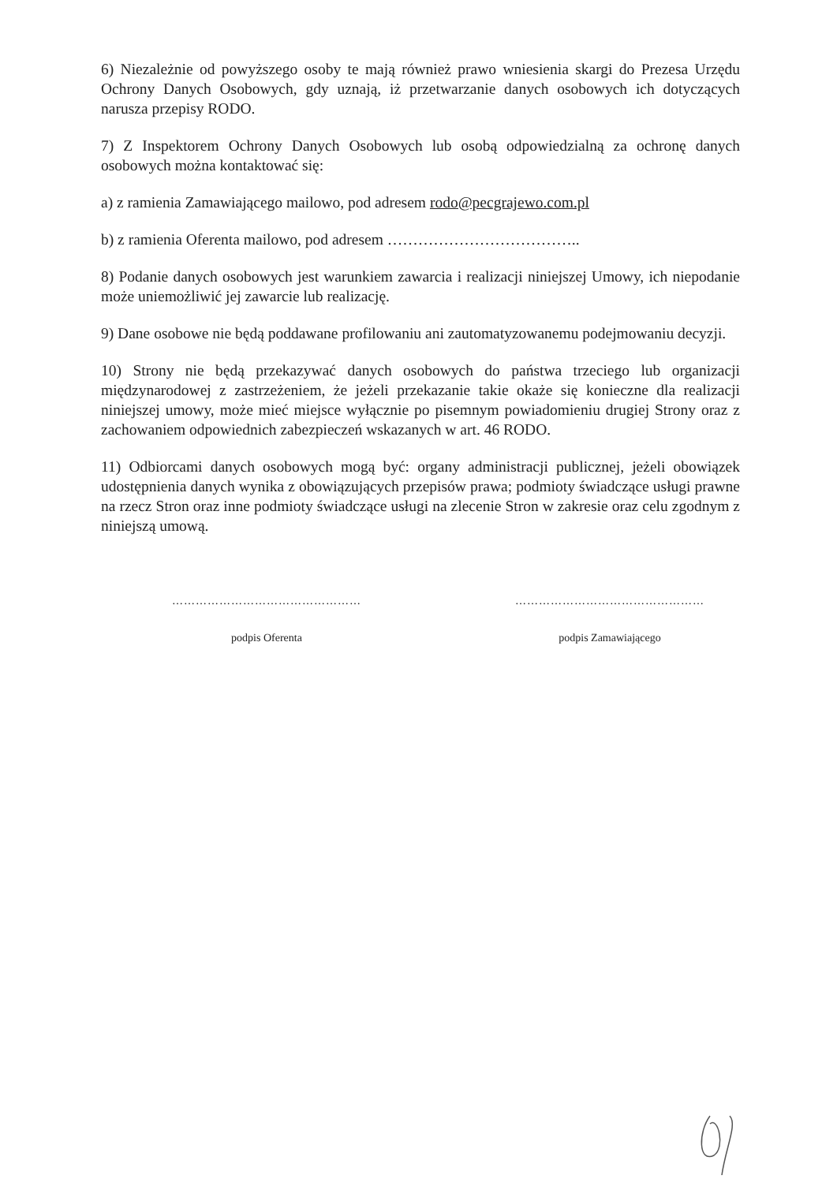6) Niezależnie od powyższego osoby te mają również prawo wniesienia skargi do Prezesa Urzędu Ochrony Danych Osobowych, gdy uznają, iż przetwarzanie danych osobowych ich dotyczących narusza przepisy RODO.
7) Z Inspektorem Ochrony Danych Osobowych lub osobą odpowiedzialną za ochronę danych osobowych można kontaktować się:
a) z ramienia Zamawiającego mailowo, pod adresem rodo@pecgrajewo.com.pl
b) z ramienia Oferenta mailowo, pod adresem ………………………………..
8) Podanie danych osobowych jest warunkiem zawarcia i realizacji niniejszej Umowy, ich niepodanie może uniemożliwić jej zawarcie lub realizację.
9) Dane osobowe nie będą poddawane profilowaniu ani zautomatyzowanemu podejmowaniu decyzji.
10) Strony nie będą przekazywać danych osobowych do państwa trzeciego lub organizacji międzynarodowej z zastrzeżeniem, że jeżeli przekazanie takie okaże się konieczne dla realizacji niniejszej umowy, może mieć miejsce wyłącznie po pisemnym powiadomieniu drugiej Strony oraz z zachowaniem odpowiednich zabezpieczeń wskazanych w art. 46 RODO.
11) Odbiorcami danych osobowych mogą być: organy administracji publicznej, jeżeli obowiązek udostępnienia danych wynika z obowiązujących przepisów prawa; podmioty świadczące usługi prawne na rzecz Stron oraz inne podmioty świadczące usługi na zlecenie Stron w zakresie oraz celu zgodnym z niniejszą umową.
…………………………………………
podpis Oferenta
…………………………………………
podpis Zamawiającego